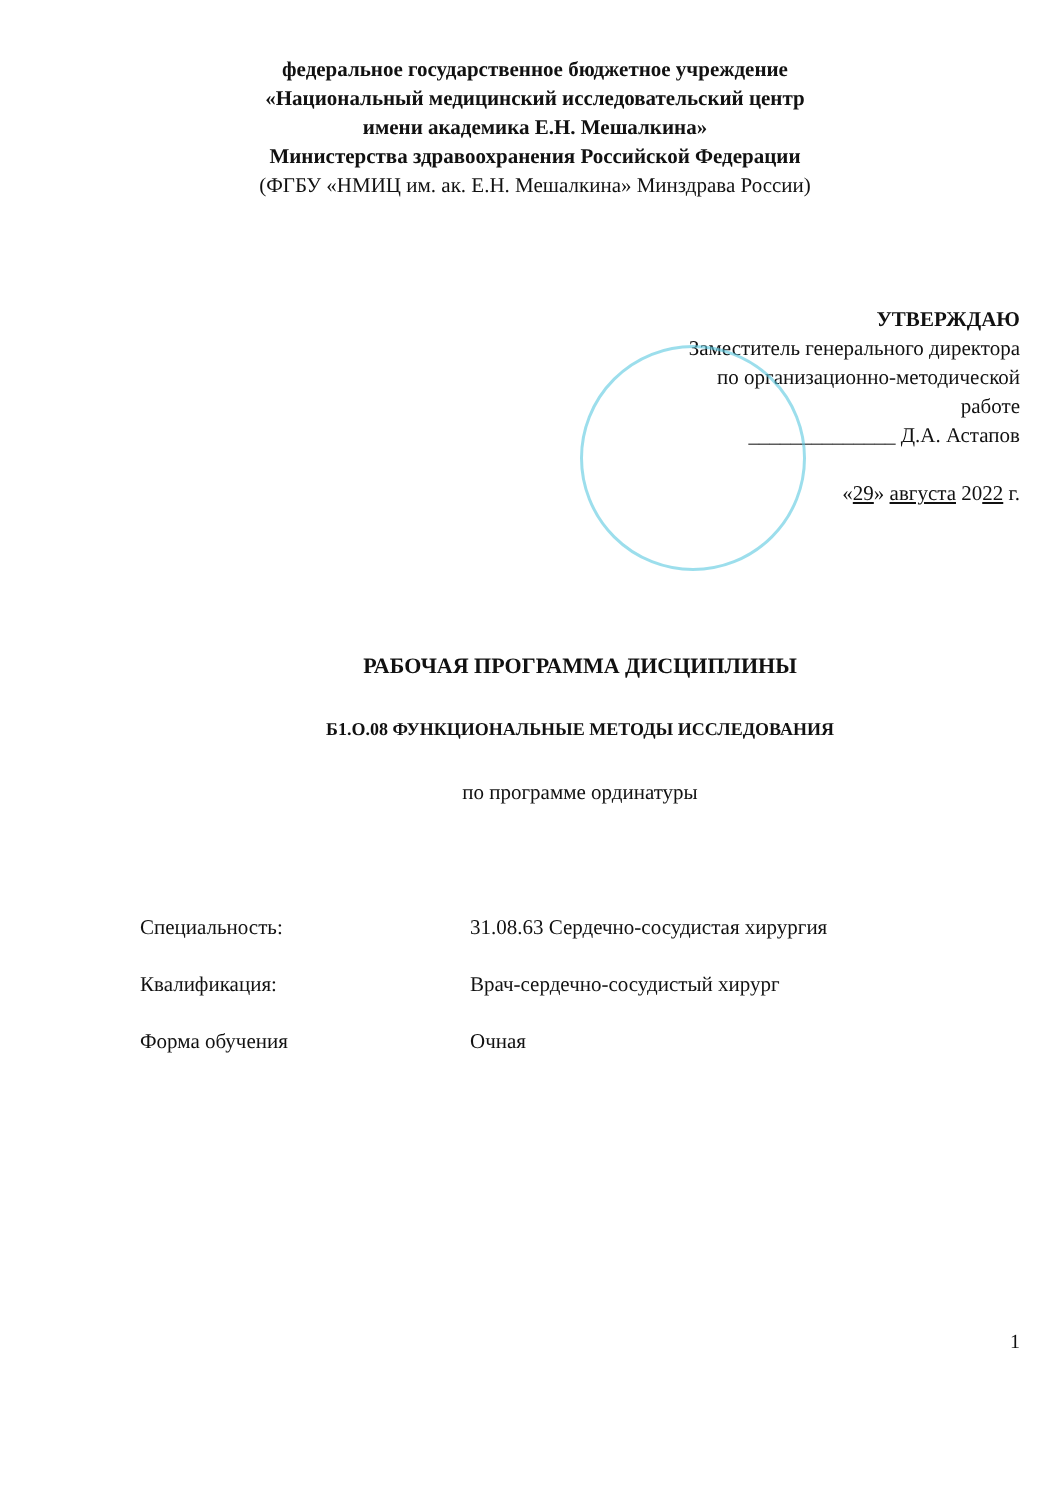федеральное государственное бюджетное учреждение
«Национальный медицинский исследовательский центр
имени академика Е.Н. Мешалкина»
Министерства здравоохранения Российской Федерации
(ФГБУ «НМИЦ им. ак. Е.Н. Мешалкина» Минздрава России)
УТВЕРЖДАЮ
Заместитель генерального директора
по организационно-методической
работе
______________ Д.А. Астапов
«29» августа 2022 г.
РАБОЧАЯ ПРОГРАММА ДИСЦИПЛИНЫ
Б1.О.08 ФУНКЦИОНАЛЬНЫЕ МЕТОДЫ ИССЛЕДОВАНИЯ
по программе ординатуры
| Специальность: | 31.08.63 Сердечно-сосудистая хирургия |
| Квалификация: | Врач-сердечно-сосудистый хирург |
| Форма обучения | Очная |
1